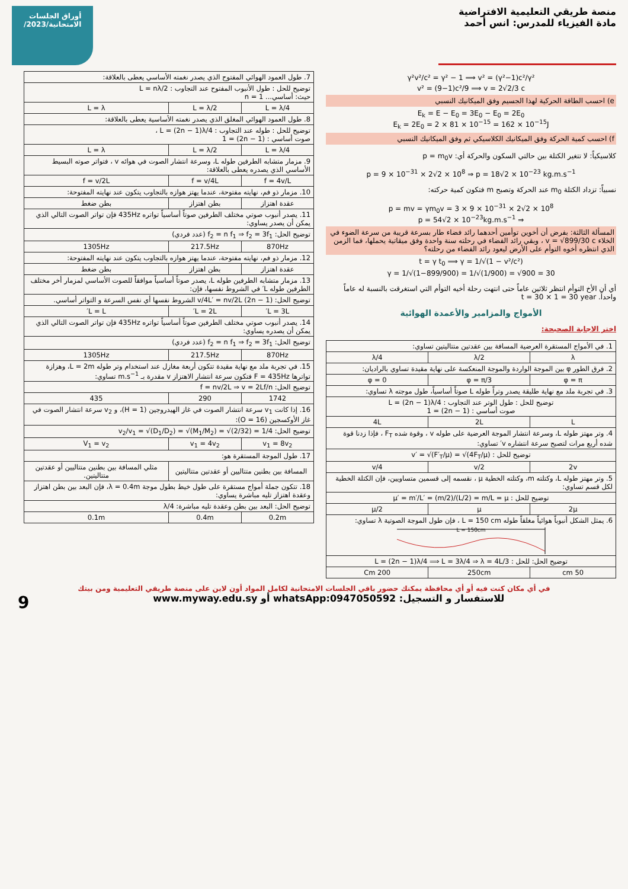منصة طريقي التعليمية الافتراضية
مادة الفيزياء للمدرس: انس أحمد
أوراق الجلسات
الامتحانية/2023/
γ²v²/c² = γ² − 1 ⟹ v² = (γ²−1)c²/γ²
v² = (9−1)c²/9 ⟹ v = 2√2/3 c
e) احسب الطاقة الحركية لهذا الجسيم وفق الميكانيك النسبي
E<sub>k</sub> = E − E<sub>0</sub> = 3E<sub>0</sub> − E<sub>0</sub> = 2E<sub>0</sub>
E<sub>k</sub> = 2E<sub>0</sub> = 2 × 81 × 10<sup>−15</sup> = 162 × 10<sup>−15</sup>J
f) احسب كمية الحركة وفق الميكانيك الكلاسيكي ثم وفق الميكانيك النسبي
كلاسيكياً: لا تتغير الكتلة بين حالتي السكون والحركة أي: p = m<sub>0</sub>v
p = 9 × 10<sup>−31</sup> × 2√2 × 10<sup>8</sup> ⇒ p = 18√2 × 10<sup>−23</sup> kg.m.s<sup>−1</sup>
نسبياً: تزداد الكتلة m<sub>0</sub> عند الحركة وتصبح m فتكون كمية حركته:
p = mv = γm<sub>0</sub>v = 3 × 9 × 10<sup>−31</sup> × 2√2 × 10<sup>8</sup>
⇒ p = 54√2 × 10<sup>−23</sup>kg.m.s<sup>−1</sup>
المسألة الثالثة: بفرض أن أخوين توأمين أحدهما رائد فضاء طار بسرعة قريبة من سرعة الضوء في الخلاء v = √899/30 c ، وبقي رائد الفضاء في رحلته سنة واحدة وفق ميقاتية يحملها، فما الزمن الذي انتظره أخوه التوأم على الأرض ليعود رائد الفضاء من رحلته؟
t = γ t<sub>0</sub> ⟹ γ = 1/√(1 − v²/c²)
γ = 1/√(1−899/900) = 1/√(1/900) = √900 = 30
أي أن الأخ التوأم انتظر ثلاثين عاماً حتى انتهت رحلة أخيه التوأم التي استغرقت بالنسبة له عاماً واحداً. t = 30 × 1 = 30 year
الأمواج والمزامير والأعمدة الهوائية
اختر الاجابة الصحيحة:
| 1. في الأمواج المستقرة العرضية المسافة بين عقدتين متتاليتين تساوي: | | |
| λ | λ/2 | λ/4 |
| 2. فرق الطور φ بين الموجة الواردة والموجة المنعكسة على نهاية مقيدة تساوي بالراديان: | | |
| φ = π | φ = π/3 | φ = 0 |
| 3. في تجربة ملد مع نهاية طليقة يصدر وتراً طوله L صوتاً أساسياً، طول موجته λ تساوي: | | |
| توضيح للحل : طول الوتر عند التجاوب : L = (2n − 1)λ/4 صوت أساسي : (2n − 1) = 1 | | |
| L | 2L | 4L |
| 4. وتر مهتز طوله L، وسرعة انتشار الموجة العرضية على طوله v ، وقوة شده F<sub>T</sub> ، فإذا زدنا قوة شده أربع مرات لتصبح سرعة انتشاره v′ تساوي: | | |
| توضيح للحل : v′ = √(F′<sub>T</sub>/μ) = √(4F<sub>T</sub>/μ) | | |
| 2v | v/2 | v/4 |
| 5. وتر مهتز طوله L، وكتلته m، وكتلته الخطية μ ، نقسمه إلى قسمين متساويين، فإن الكتلة الخطية لكل قسم تساوي: | | |
| توضيح للحل : μ′ = m′/L′ = (m/2)/(L/2) = m/L = μ | | |
| 2μ | μ | μ/2 |
| 6. يمثل الشكل أنبوباً هوائياً مغلقاً طوله L = 150 cm ، فإن طول الموجة الصوتية λ تساوي: L = 150cm | | |
| توضيح الحل: للحل : L = (2n − 1)λ/4 ⟹ L = 3λ/4 ⇒ λ = 4L/3 | | |
| 50 cm | 250cm | 200 Cm |
| 7. طول العمود الهوائي المفتوح الذي يصدر نغمته الأساسي يعطى بالعلاقة: | | |
| توضيح للحل : طول الأنبوب المفتوح عند التجاوب : L = nλ/2 حيث: أساسي... n = 1 | | |
| L = λ/4 | L = λ/2 | L = λ |
| 8. طول العمود الهوائي المغلق الذي يصدر نغمته الأساسية يعطى بالعلاقة: | | |
| توضيح للحل : طوله عند التجاوب : L = (2n − 1)λ/4 ، صوت أساسي : (2n − 1) = 1 | | |
| L = λ/4 | L = λ/2 | L = λ |
| 9. مزمار متشابه الطرفين طوله L، وسرعة انتشار الصوت في هوائه v ، فتواتر صوته البسيط الأساسي الذي يصدره يعطى بالعلاقة: | | |
| f = 4v/L | f = v/4L | f = v/2L |
| 10. مزمار ذو فم، نهايته مفتوحة، عندما يهتز هوازه بالتجاوب يتكون عند نهايته المفتوحة: | | |
| عقدة اهتزاز | بطن اهتزاز | بطن ضغط |
| 11. يصدر أنبوب صوتي مختلف الطرفين صوتاً أساسياً تواتره 435Hz فإن تواتر الصوت التالي الذي يمكن أن يصدر يساوي: | | |
| توضيح الحل: f<sub>2</sub> = n f<sub>1</sub> ⇒ f<sub>2</sub> = 3f<sub>1</sub> (عدد فردي) | | |
| 870Hz | 217.5Hz | 1305Hz |
| 12. مزمار ذو فم، نهايته مفتوحة، عندما يهتز هوازه بالتجاوب يتكون عند نهايته المفتوحة: | | |
| عقدة اهتزاز | بطن اهتزاز | بطن ضغط |
| 13. مزمار متشابه الطرفين طوله L، يصدر صوتاً أساسياً موافقاً للصوت الأساسي لمزمار أخر مختلف الطرفين طوله L′ في الشروط نفسها، فإن: | | |
| توضيح الحل: (2n − 1) v/4L′ = nv/2L الشروط نفسها أي نفس السرعة و التواتر أساسي. | | |
| L = 3L′ | L = 2L′ | L = L′ |
| 14. يصدر أنبوب صوتي مختلف الطرفين صوتاً أساسياً تواتره 435Hz فإن تواتر الصوت التالي الذي يمكن أن يصدره يساوي: | | |
| توضيح الحل: f<sub>2</sub> = n f<sub>1</sub> ⇒ f<sub>2</sub> = 3f<sub>1</sub> (عدد فردي) | | |
| 870Hz | 217.5Hz | 1305Hz |
| 15. في تجربة ملد مع نهاية مقيدة تتكون أربعة مغازل عند استخدام وتر طوله L = 2m، وهزازة تواترها F = 435Hz فتكون سرعة انتشار الاهتزاز v مقدرة بـ m.s<sup>−1</sup> تساوي: | | |
| توضيح الحل: f = nv/2L ⇒ v = 2Lf/n | | |
| 1742 | 290 | 435 |
| 16. إذا كانت v<sub>1</sub> سرعة انتشار الصوت في غاز الهيدروجين (H = 1)، و v<sub>2</sub> سرعة انتشار الصوت في غاز الأوكسجين (O = 16): | | |
| توضيح الحل: v<sub>2</sub>/v<sub>1</sub> = √(D<sub>1</sub>/D<sub>2</sub>) = √(M<sub>1</sub>/M<sub>2</sub>) = √(2/32) = 1/4 | | |
| v<sub>1</sub> = 8v<sub>2</sub> | v<sub>1</sub> = 4v<sub>2</sub> | V<sub>1</sub> = v<sub>2</sub> |
| 17. طول الموجة المستقرة هو: | | |
| المسافة بين بطنين متتاليين أو عقدتين متتاليتين | | مثلي المسافة بين بطنين متتاليين أو عقدتين متتاليتين. |
| 18. تتكون جملة أمواج مستقرة على طول خيط بطول موجة λ = 0.4m، فإن البعد بين بطن اهتزاز وعقدة اهتزاز تليه مباشرة يساوي: | | |
| توضيح الحل: البعد بين بطن وعقدة تليه مباشرة: λ/4 | | |
| 0.2m | 0.4m | 0.1m |
في أي مكان كنت فيه أو أي محافظة يمكنك حضور باقي الجلسات الامتحانية لكامل المواد أون لاين على منصة طريقي التعليمية ومن بيتك
للاستفسار و التسجيل: whatsApp:0947050592 أو www.myway.edu.sy 9